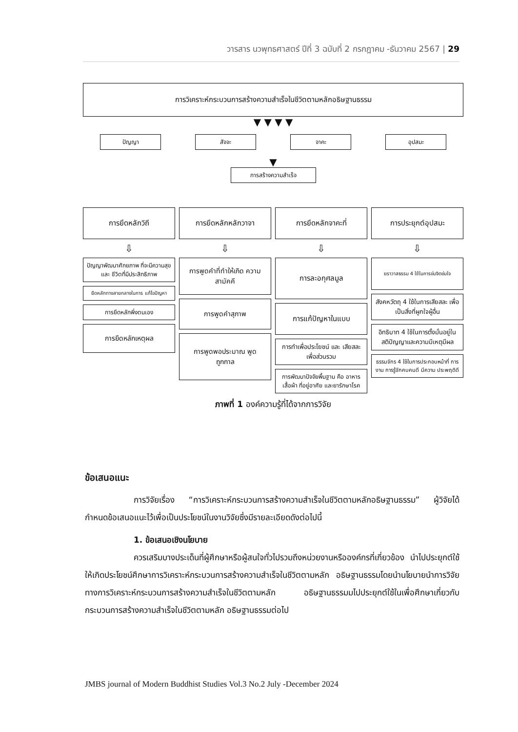วารสาร นวพุทธศาสตร์ ปีที่ 3 ฉบับที่ 2 กรกฎาคม -ธันวาคม 2567 | 29
การวิเคราะห์กระบวนการสร้างความสำเร็จในชีวิตตามหลักอธิษฐานธรรม
▼ ▼ ▼ ▼
ปัญญา สัจจะ จาคะ อุปสมะ
▼
การสร้างความสำเร็จ
การยึดหลักวิถี
⇩
ปัญญาพัฒนาศักยภาพ ที่จะมีความสุขและ ชีวิตที่มีประสิทธิภาพ
ยึดหลักทางสายกลางในการ แก้ไขปัญหา
การยึดหลักพึ่งตนเอง
การยึดหลักเหตุผล
การยึดหลักหลักวาจา
⇩
การพูดคำที่ทำให้เกิด ความสามัคคี
การพูดคำสุภาพ
การพูดพอประมาณ พูดถูกกาล
การยึดหลักจาคะที่
⇩
การละอกุศลมูล
การแก้ปัญหาในแบบ
การทำเพื่อประโยชน์ และ เสียสละเพื่อส่วนรวม
การพัฒนาปัจจัยพื้นฐาน คือ อาหาร เสื้อผ้า ที่อยู่อาศัย และยารักษาโรค
การประยุกต์อุปสมะ
⇩
ฆราวาสธรรม 4 ใช้ในการข่มจิตข่มใจ
สังคหวัตถุ 4 ใช้ในการเสียสละ เพื่อเป็นสิ่งที่ผูกใจผู้อื่น
อิทธิบาท 4 ใช้ในการตั้งมั่นอยู่ใน สติปัญญาและความมีเหตุมีผล
ธรรมจักร 4 ใช้ในการประกอบหน้าที่ การงาน การรู้จักคบคนดี มีความ ประพฤติดี
ภาพที่ 1 องค์ความรู้ที่ได้จากการวิจัย
ข้อเสนอแนะ
การวิจัยเรื่อง “การวิเคราะห์กระบวนการสร้างความสำเร็จในชีวิตตามหลักอธิษฐานธรรม” ผู้วิจัยได้กำหนดข้อเสนอแนะไว้เพื่อเป็นประโยชน์ในงานวิจัยซึ่งมีรายละเอียดดังต่อไปนี้
1. ข้อเสนอเชิงนโยบาย
ควรเสริมบางประเด็นที่ผู้ศึกษาหรือผู้สนใจทั่วไปรวมถึงหน่วยงานหรือองค์กรที่เกี่ยวข้อง นำไปประยุกต์ใช้ให้เกิดประโยชน์ศึกษาการวิเคราะห์กระบวนการสร้างความสำเร็จในชีวิตตามหลัก อธิษฐานธรรมโดยนำนโยบายนำการวิจัยทางการวิเคราะห์กระบวนการสร้างความสำเร็จในชีวิตตามหลัก อธิษฐานธรรมมไปประยุกต์ใช้ในเพื่อศึกษาเกี่ยวกับกระบวนการสร้างความสำเร็จในชีวิตตามหลัก อธิษฐานธรรมต่อไป
JMBS journal of Modern Buddhist Studies Vol.3 No.2 July -December 2024